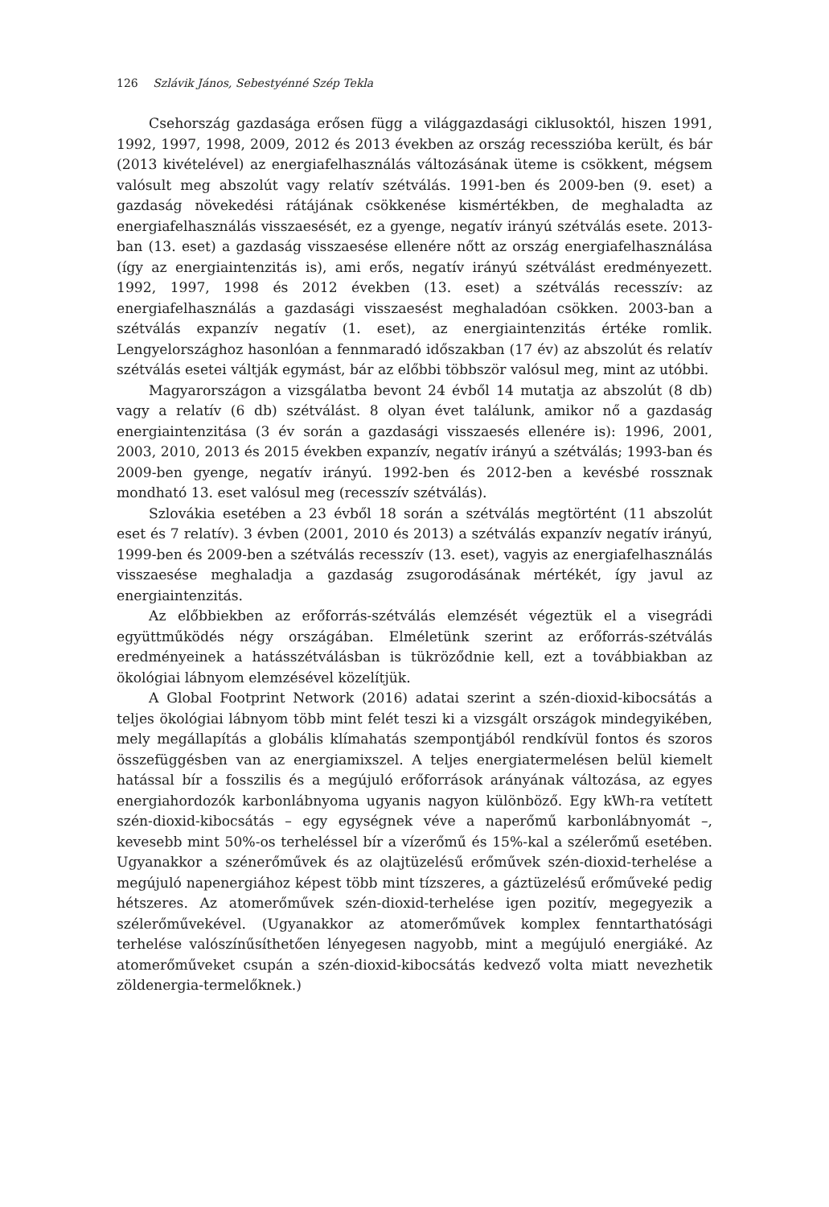126 Szlávik János, Sebestyénné Szép Tekla
Csehország gazdasága erősen függ a világgazdasági ciklusoktól, hiszen 1991, 1992, 1997, 1998, 2009, 2012 és 2013 években az ország recesszióba került, és bár (2013 kivételével) az energiafelhasználás változásának üteme is csökkent, mégsem valósult meg abszolút vagy relatív szétválás. 1991-ben és 2009-ben (9. eset) a gazdaság növekedési rátájának csökkenése kismértékben, de meghaladta az energiafelhasználás visszaesését, ez a gyenge, negatív irányú szétválás esete. 2013-ban (13. eset) a gazdaság visszaesése ellenére nőtt az ország energiafelhasználása (így az energiaintenzitás is), ami erős, negatív irányú szétválást eredményezett. 1992, 1997, 1998 és 2012 években (13. eset) a szétválás recesszív: az energiafelhasználás a gazdasági visszaesést meghaladóan csökken. 2003-ban a szétválás expanzív negatív (1. eset), az energiaintenzitás értéke romlik. Lengyelországhoz hasonlóan a fennmaradó időszakban (17 év) az abszolút és relatív szétválás esetei váltják egymást, bár az előbbi többször valósul meg, mint az utóbbi.
Magyarországon a vizsgálatba bevont 24 évből 14 mutatja az abszolút (8 db) vagy a relatív (6 db) szétválást. 8 olyan évet találunk, amikor nő a gazdaság energiaintenzitása (3 év során a gazdasági visszaesés ellenére is): 1996, 2001, 2003, 2010, 2013 és 2015 években expanzív, negatív irányú a szétválás; 1993-ban és 2009-ben gyenge, negatív irányú. 1992-ben és 2012-ben a kevésbé rossznak mondható 13. eset valósul meg (recesszív szétválás).
Szlovákia esetében a 23 évből 18 során a szétválás megtörtént (11 abszolút eset és 7 relatív). 3 évben (2001, 2010 és 2013) a szétválás expanzív negatív irányú, 1999-ben és 2009-ben a szétválás recesszív (13. eset), vagyis az energiafelhasználás visszaesése meghaladja a gazdaság zsugorodásának mértékét, így javul az energiaintenzitás.
Az előbbiekben az erőforrás-szétválás elemzését végeztük el a visegrádi együttműködés négy országában. Elméletünk szerint az erőforrás-szétválás eredményeinek a hatásszétválásban is tükröződnie kell, ezt a továbbiakban az ökológiai lábnyom elemzésével közelítjük.
A Global Footprint Network (2016) adatai szerint a szén-dioxid-kibocsátás a teljes ökológiai lábnyom több mint felét teszi ki a vizsgált országok mindegyikében, mely megállapítás a globális klímahatás szempontjából rendkívül fontos és szoros összefüggésben van az energiamixszel. A teljes energiatermelésen belül kiemelt hatással bír a fosszilis és a megújuló erőforrások arányának változása, az egyes energiahordozók karbonlábnyoma ugyanis nagyon különböző. Egy kWh-ra vetített szén-dioxid-kibocsátás – egy egységnek véve a naperőmű karbonlábnyomát –, kevesebb mint 50%-os terheléssel bír a vízerőmű és 15%-kal a szélerőmű esetében. Ugyanakkor a szénerőművek és az olajtüzelésű erőművek szén-dioxid-terhelése a megújuló napenergiához képest több mint tízszeres, a gáztüzelésű erőműveké pedig hétszeres. Az atomerőművek szén-dioxid-terhelése igen pozitív, megegyezik a szélerőművekével. (Ugyanakkor az atomerőművek komplex fenntarthatósági terhelése valószínűsíthetően lényegesen nagyobb, mint a megújuló energiáké. Az atomerőműveket csupán a szén-dioxid-kibocsátás kedvező volta miatt nevezhetik zöldenergia-termelőknek.)